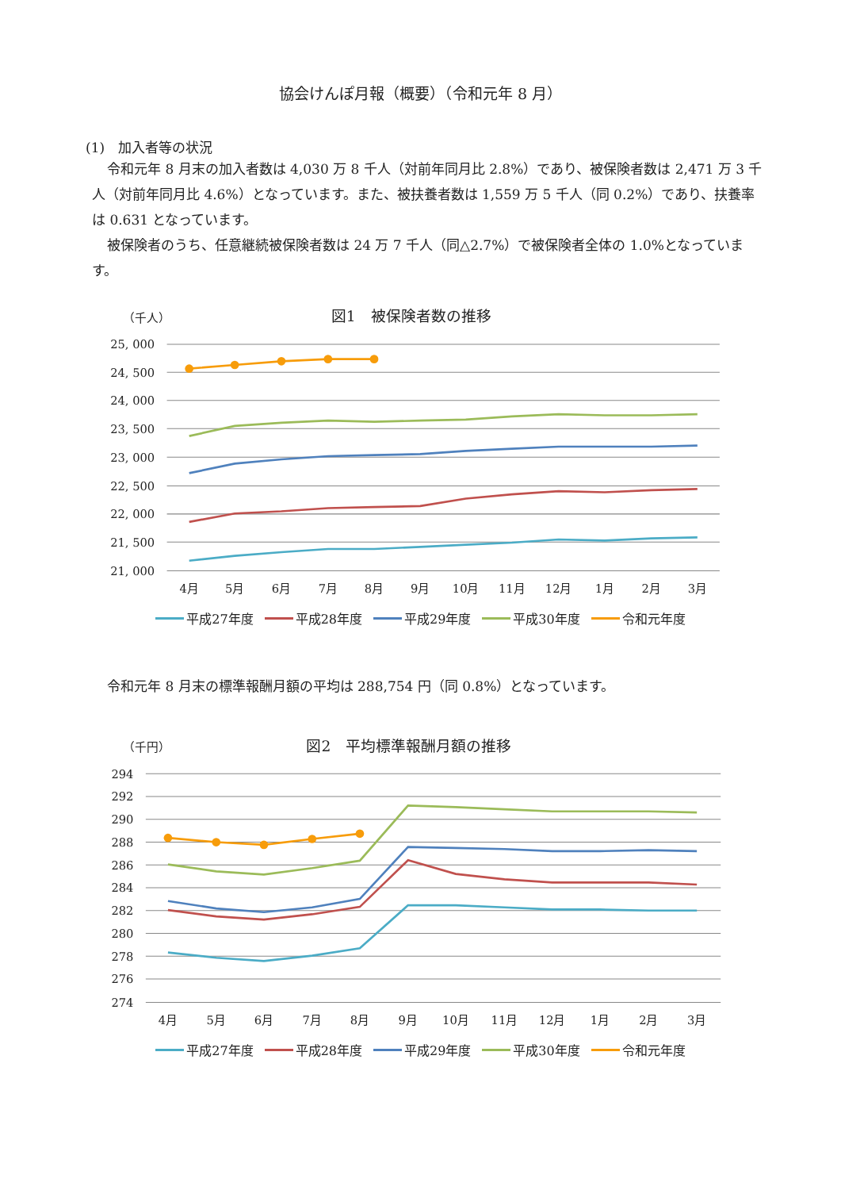協会けんぽ月報（概要）（令和元年 8 月）
(1)　加入者等の状況
令和元年 8 月末の加入者数は 4,030 万 8 千人（対前年同月比 2.8%）であり、被保険者数は 2,471 万 3 千人（対前年同月比 4.6%）となっています。また、被扶養者数は 1,559 万 5 千人（同 0.2%）であり、扶養率は 0.631 となっています。
被保険者のうち、任意継続被保険者数は 24 万 7 千人（同△2.7%）で被保険者全体の 1.0%となっています。
（千人）
図1　被保険者数の推移
25, 000
24, 500
24, 000
23, 500
23, 000
22, 500
22, 000
21, 500
21, 000
4月
5月
6月
7月
8月
9月
10月
11月
12月
1月
2月
3月
平成27年度 平成28年度 平成29年度 平成30年度 令和元年度
令和元年 8 月末の標準報酬月額の平均は 288,754 円（同 0.8%）となっています。
（千円）
図2　平均標準報酬月額の推移
294
292
290
288
286
284
282
280
278
276
274
4月
5月
6月
7月
8月
9月
10月
11月
12月
1月
2月
3月
平成27年度 平成28年度 平成29年度 平成30年度 令和元年度